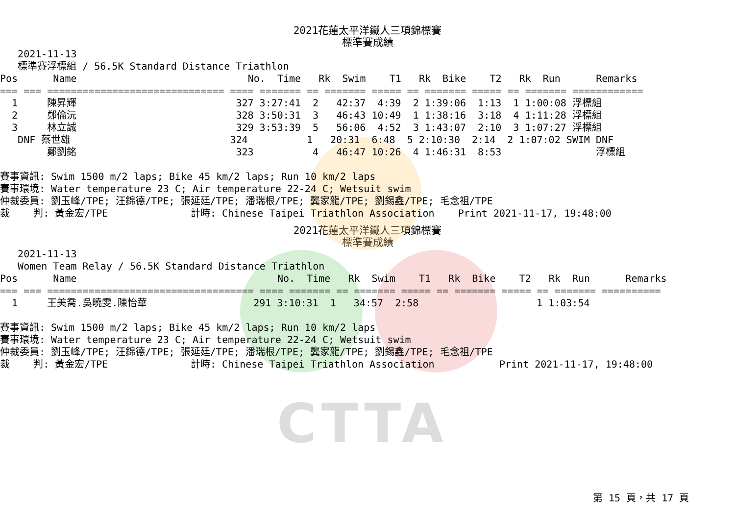CTTA
2021花蓮太平洋鐵人三項錦標賽
標準賽成績
   2021-11-13
   標準賽浮標組 / 56.5K Standard Distance Triathlon
Pos      Name                             No.  Time   Rk  Swim    T1   Rk  Bike    T2   Rk  Run      Remarks
=== === ============================== ==== ======= == ======= ===== == ======= ===== == ======= ============
  1     陳昇輝                           327 3:27:41  2   42:37  4:39  2 1:39:06  1:13  1 1:00:08 浮標組
  2     鄭倫沅                           328 3:50:31  3   46:43 10:49  1 1:38:16  3:18  4 1:11:28 浮標組
  3     林立誠                           329 3:53:39  5   56:06  4:52  3 1:43:07  2:10  3 1:07:27 浮標組
   DNF 蔡世雄                           324          1   20:31  6:48  5 2:10:30  2:14  2 1:07:02 SWIM DNF
        鄭劉銘                           323          4   46:47 10:26  4 1:46:31  8:53                浮標組

賽事資訊: Swim 1500 m/2 laps; Bike 45 km/2 laps; Run 10 km/2 laps
賽事環境: Water temperature 23 C; Air temperature 22-24 C; Wetsuit swim
仲裁委員: 劉玉峰/TPE; 汪錦德/TPE; 張延廷/TPE; 潘瑞根/TPE; 龔家龍/TPE; 劉錫鑫/TPE; 毛念祖/TPE
裁    判: 黃金宏/TPE              計時: Chinese Taipei Triathlon Association    Print 2021-11-17, 19:48:00
2021花蓮太平洋鐵人三項錦標賽
標準賽成績
   2021-11-13
   Women Team Relay / 56.5K Standard Distance Triathlon
Pos      Name                                  No.  Time   Rk  Swim    T1   Rk  Bike    T2   Rk  Run      Remarks
=== === =================================== ==== ======= == ======= ===== == ======= ===== == ======= ==========
  1     王美喬.吳曉雯.陳怡華                  291 3:10:31  1   34:57  2:58                    1 1:03:54

賽事資訊: Swim 1500 m/2 laps; Bike 45 km/2 laps; Run 10 km/2 laps
賽事環境: Water temperature 23 C; Air temperature 22-24 C; Wetsuit swim
仲裁委員: 劉玉峰/TPE; 汪錦德/TPE; 張延廷/TPE; 潘瑞根/TPE; 龔家龍/TPE; 劉錫鑫/TPE; 毛念祖/TPE
裁    判: 黃金宏/TPE              計時: Chinese Taipei Triathlon Association           Print 2021-11-17, 19:48:00
第 15 頁，共 17 頁